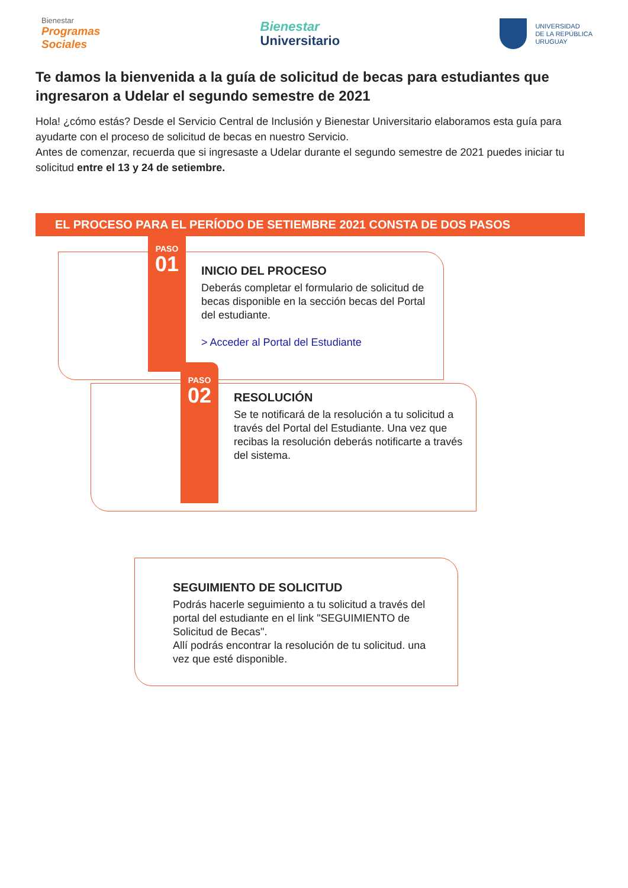Bienestar
Programas
Sociales
Bienestar
Universitario
UNIVERSIDAD
DE LA REPÚBLICA
URUGUAY
Te damos la bienvenida a la guía de solicitud de becas para estudiantes que ingresaron a Udelar el segundo semestre de 2021
Hola! ¿cómo estás? Desde el Servicio Central de Inclusión y Bienestar Universitario elaboramos esta guía para ayudarte con el proceso de solicitud de becas en nuestro Servicio.
Antes de comenzar, recuerda que si ingresaste a Udelar durante el segundo semestre de 2021 puedes iniciar tu solicitud entre el 13 y 24 de setiembre.
EL PROCESO PARA EL PERÍODO DE SETIEMBRE 2021 CONSTA DE DOS PASOS
PASO
01
INICIO DEL PROCESO
Deberás completar el formulario de solicitud de becas disponible en la sección becas del Portal del estudiante.
> Acceder al Portal del Estudiante
PASO
02
RESOLUCIÓN
Se te notificará de la resolución a tu solicitud a través del Portal del Estudiante. Una vez que recibas la resolución deberás notificarte a través del sistema.
SEGUIMIENTO DE SOLICITUD
Podrás hacerle seguimiento a tu solicitud a través del portal del estudiante en el link "SEGUIMIENTO de Solicitud de Becas".
Allí podrás encontrar la resolución de tu solicitud. una vez que esté disponible.